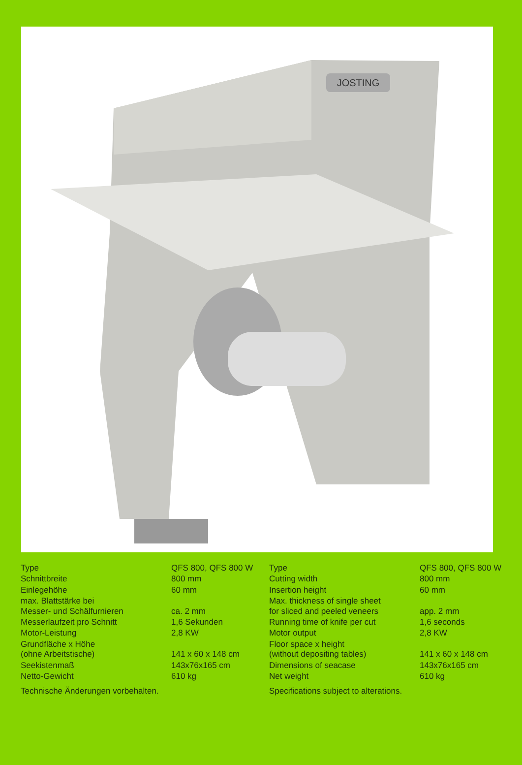JOSTING
| Type | QFS 800, QFS 800 W |
| Schnittbreite | 800 mm |
| Einlegehöhe | 60 mm |
| max. Blattstärke bei Messer- und Schälfurnieren | ca. 2 mm |
| Messerlaufzeit pro Schnitt | 1,6 Sekunden |
| Motor-Leistung | 2,8 KW |
| Grundfläche x Höhe (ohne Arbeitstische) | 141 x 60 x 148 cm |
| Seekistenmaß | 143x76x165 cm |
| Netto-Gewicht | 610 kg |
Technische Änderungen vorbehalten.
| Type | QFS 800, QFS 800 W |
| Cutting width | 800 mm |
| Insertion height | 60 mm |
| Max. thickness of single sheet for sliced and peeled veneers | app. 2 mm |
| Running time of knife per cut | 1,6 seconds |
| Motor output | 2,8 KW |
| Floor space x height (without depositing tables) | 141 x 60 x 148 cm |
| Dimensions of seacase | 143x76x165 cm |
| Net weight | 610 kg |
Specifications subject to alterations.